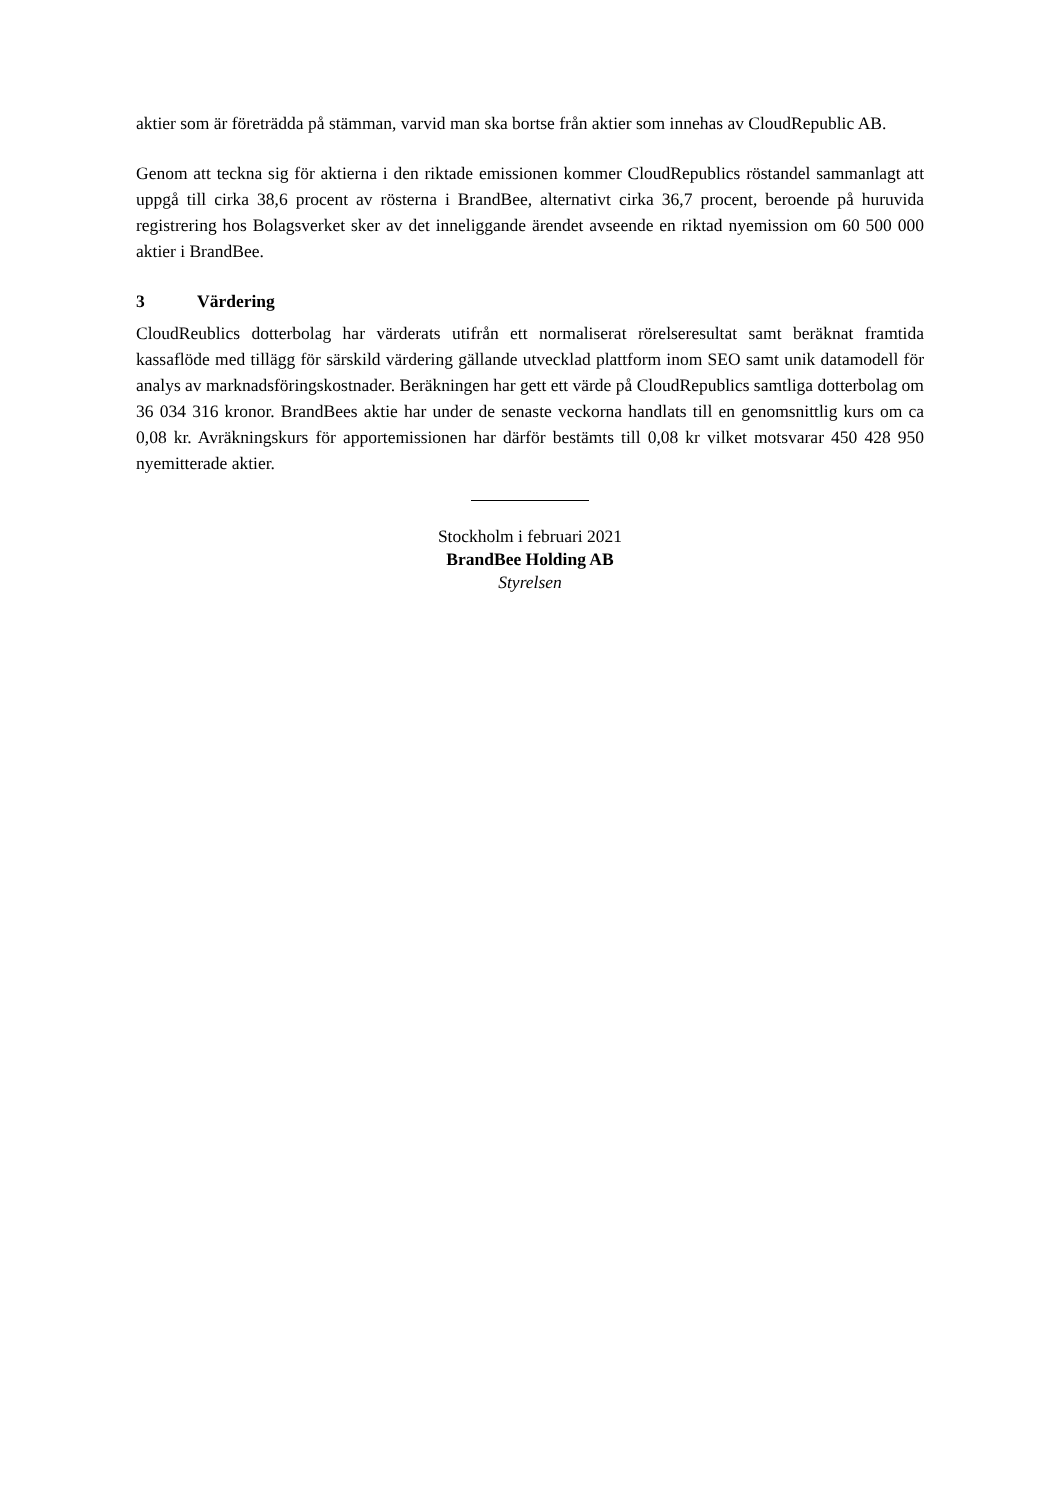aktier som är företrädda på stämman, varvid man ska bortse från aktier som innehas av CloudRepublic AB.
Genom att teckna sig för aktierna i den riktade emissionen kommer CloudRepublics röstandel sammanlagt att uppgå till cirka 38,6 procent av rösterna i BrandBee, alternativt cirka 36,7 procent, beroende på huruvida registrering hos Bolagsverket sker av det inneliggande ärendet avseende en riktad nyemission om 60 500 000 aktier i BrandBee.
3 Värdering
CloudReublics dotterbolag har värderats utifrån ett normaliserat rörelseresultat samt beräknat framtida kassaflöde med tillägg för särskild värdering gällande utvecklad plattform inom SEO samt unik datamodell för analys av marknadsföringskostnader. Beräkningen har gett ett värde på CloudRepublics samtliga dotterbolag om 36 034 316 kronor. BrandBees aktie har under de senaste veckorna handlats till en genomsnittlig kurs om ca 0,08 kr. Avräkningskurs för apportemissionen har därför bestämts till 0,08 kr vilket motsvarar 450 428 950 nyemitterade aktier.
Stockholm i februari 2021
BrandBee Holding AB
Styrelsen